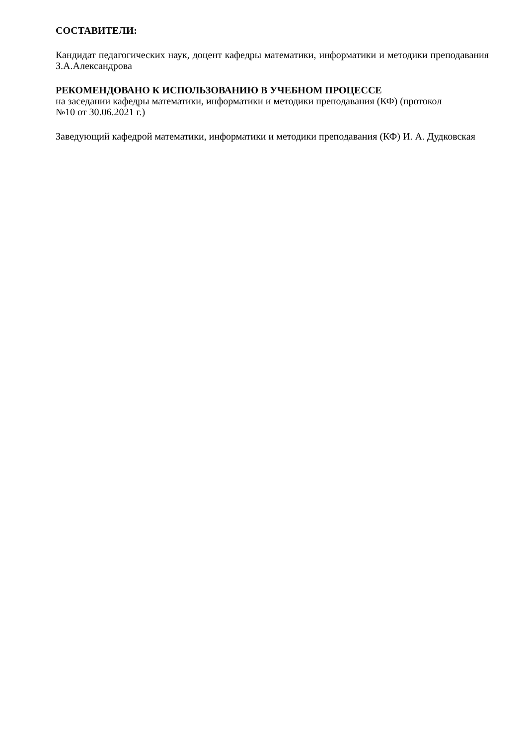СОСТАВИТЕЛИ:
Кандидат педагогических наук, доцент кафедры математики, информатики и методики преподавания З.А.Александрова
РЕКОМЕНДОВАНО К ИСПОЛЬЗОВАНИЮ В УЧЕБНОМ ПРОЦЕССЕ
на заседании кафедры математики, информатики и методики преподавания (КФ) (протокол
№10 от 30.06.2021 г.)
Заведующий кафедрой математики, информатики и методики преподавания (КФ) И. А. Дудковская